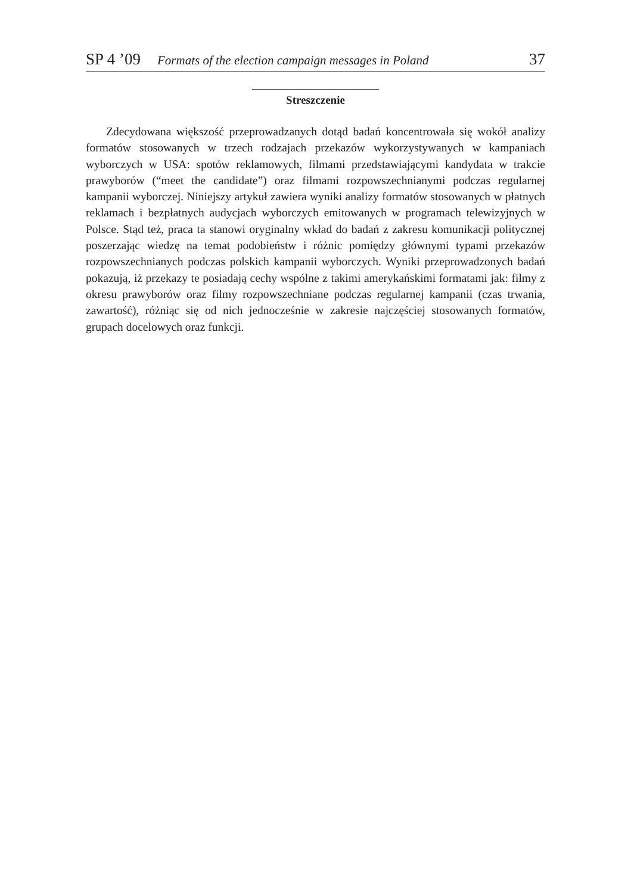SP 4 ’09 Formats of the election campaign messages in Poland 37
Streszczenie
Zdecydowana większość przeprowadzanych dotąd badań koncentrowała się wokół analizy formatów stosowanych w trzech rodzajach przekazów wykorzystywanych w kampaniach wyborczych w USA: spotów reklamowych, filmami przedstawiającymi kandydata w trakcie prawyborów (“meet the candidate”) oraz filmami rozpowszechnianymi podczas regularnej kampanii wyborczej. Niniejszy artykuł zawiera wyniki analizy formatów stosowanych w płatnych reklamach i bezpłatnych audycjach wyborczych emitowanych w programach telewizyjnych w Polsce. Stąd też, praca ta stanowi oryginalny wkład do badań z zakresu komunikacji politycznej poszerzając wiedzę na temat podobieństw i różnic pomiędzy głównymi typami przekazów rozpowszechnianych podczas polskich kampanii wyborczych. Wyniki przeprowadzonych badań pokazują, iż przekazy te posiadają cechy wspólne z takimi amerykańskimi formatami jak: filmy z okresu prawyborów oraz filmy rozpowszechniane podczas regularnej kampanii (czas trwania, zawartość), różniąc się od nich jednocześnie w zakresie najczęściej stosowanych formatów, grupach docelowych oraz funkcji.